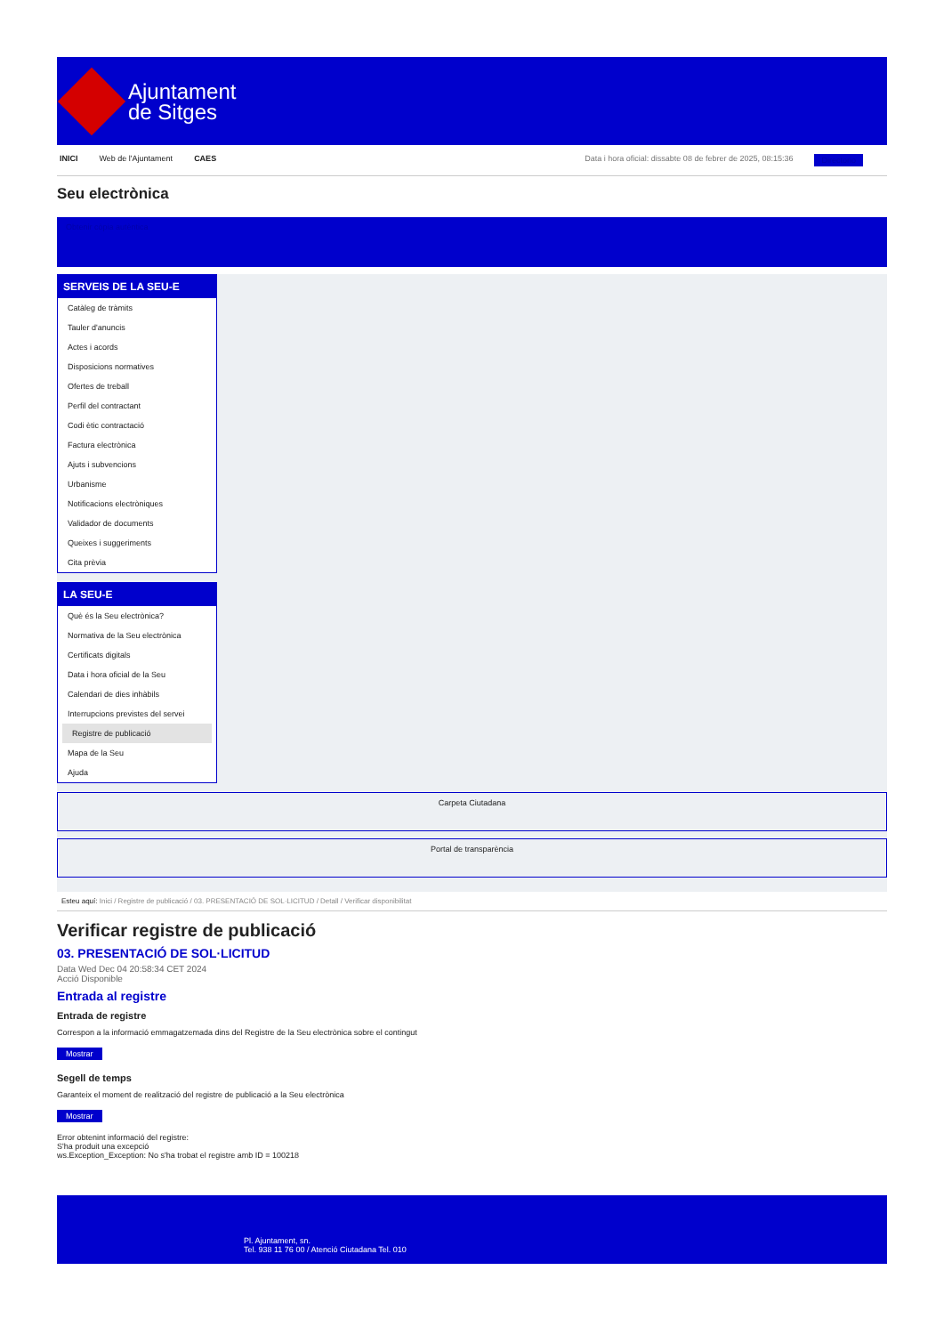Ajuntament
de Sitges
INICI Web de l'Ajuntament CAES Data i hora oficial: dissabte 08 de febrer de 2025, 08:15:36 Directorio
Seu electrònica
Obtenir còpia autèntica
SERVEIS DE LA SEU-E
Catàleg de tràmits
Tauler d'anuncis
Actes i acords
Disposicions normatives
Ofertes de treball
Perfil del contractant
Codi ètic contractació
Factura electrònica
Ajuts i subvencions
Urbanisme
Notificacions electròniques
Validador de documents
Queixes i suggeriments
Cita prèvia
LA SEU-E
Què és la Seu electrònica?
Normativa de la Seu electrònica
Certificats digitals
Data i hora oficial de la Seu
Calendari de dies inhàbils
Interrupcions previstes del servei
Registre de publicació
Mapa de la Seu
Ajuda
Carpeta Ciutadana
Portal de transparència
Esteu aquí: Inici / Registre de publicació / 03. PRESENTACIÓ DE SOL·LICITUD / Detall / Verificar disponibilitat
Verificar registre de publicació
03. PRESENTACIÓ DE SOL·LICITUD
Data Wed Dec 04 20:58:34 CET 2024
Acció Disponible
Entrada al registre
Entrada de registre
Correspon a la informació emmagatzemada dins del Registre de la Seu electrònica sobre el contingut
Mostrar
Segell de temps
Garanteix el moment de realització del registre de publicació a la Seu electrònica
Mostrar
Error obtenint informació del registre:
S'ha produit una excepció
ws.Exception_Exception: No s'ha trobat el registre amb ID = 100218
Pl. Ajuntament, sn.
Tel. 938 11 76 00 / Atenció Ciutadana Tel. 010